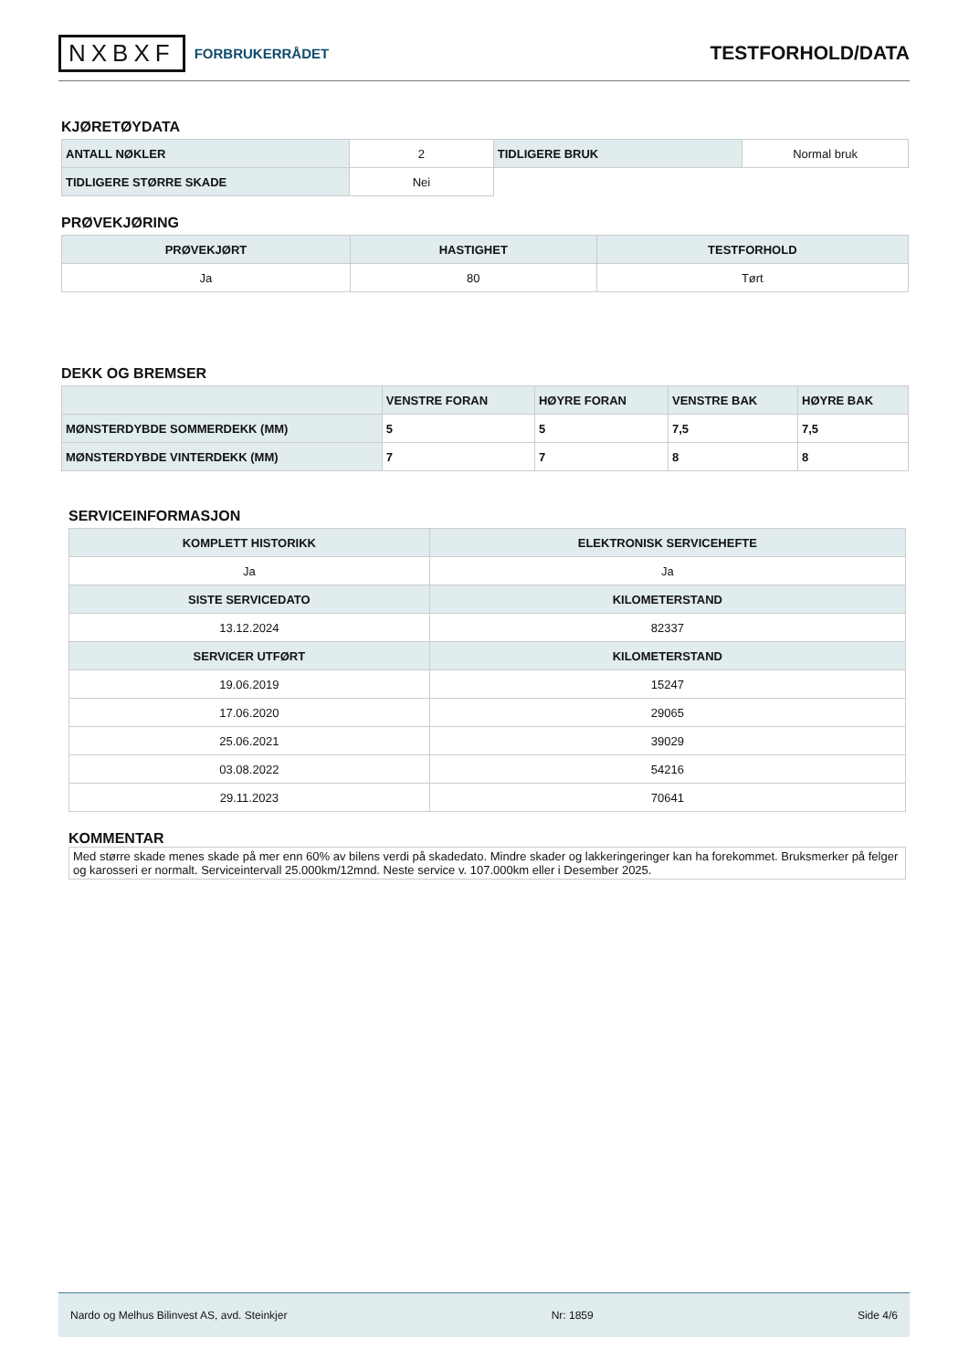NXBXF FORBRUKERRÅDET
TESTFORHOLD/DATA
KJØRETØYDATA
| ANTALL NØKLER | 2 | TIDLIGERE BRUK | Normal bruk |
| TIDLIGERE STØRRE SKADE | Nei | | |
PRØVEKJØRING
| PRØVEKJØRT | HASTIGHET | TESTFORHOLD |
| --- | --- | --- |
| Ja | 80 | Tørt |
DEKK OG BREMSER
| | VENSTRE FORAN | HØYRE FORAN | VENSTRE BAK | HØYRE BAK |
| --- | --- | --- | --- | --- |
| MØNSTERDYBDE SOMMERDEKK (MM) | 5 | 5 | 7,5 | 7,5 |
| MØNSTERDYBDE VINTERDEKK (MM) | 7 | 7 | 8 | 8 |
SERVICEINFORMASJON
| KOMPLETT HISTORIKK | ELEKTRONISK SERVICEHEFTE |
| --- | --- |
| Ja | Ja |
| SISTE SERVICEDATO | KILOMETERSTAND |
| 13.12.2024 | 82337 |
| SERVICER UTFØRT | KILOMETERSTAND |
| 19.06.2019 | 15247 |
| 17.06.2020 | 29065 |
| 25.06.2021 | 39029 |
| 03.08.2022 | 54216 |
| 29.11.2023 | 70641 |
KOMMENTAR
Med større skade menes skade på mer enn 60% av bilens verdi på skadedato. Mindre skader og lakkeringeringer kan ha forekommet. Bruksmerker på felger og karosseri er normalt. Serviceintervall 25.000km/12mnd. Neste service v. 107.000km eller i Desember 2025.
Nardo og Melhus Bilinvest AS, avd. Steinkjer Nr: 1859 Side 4/6